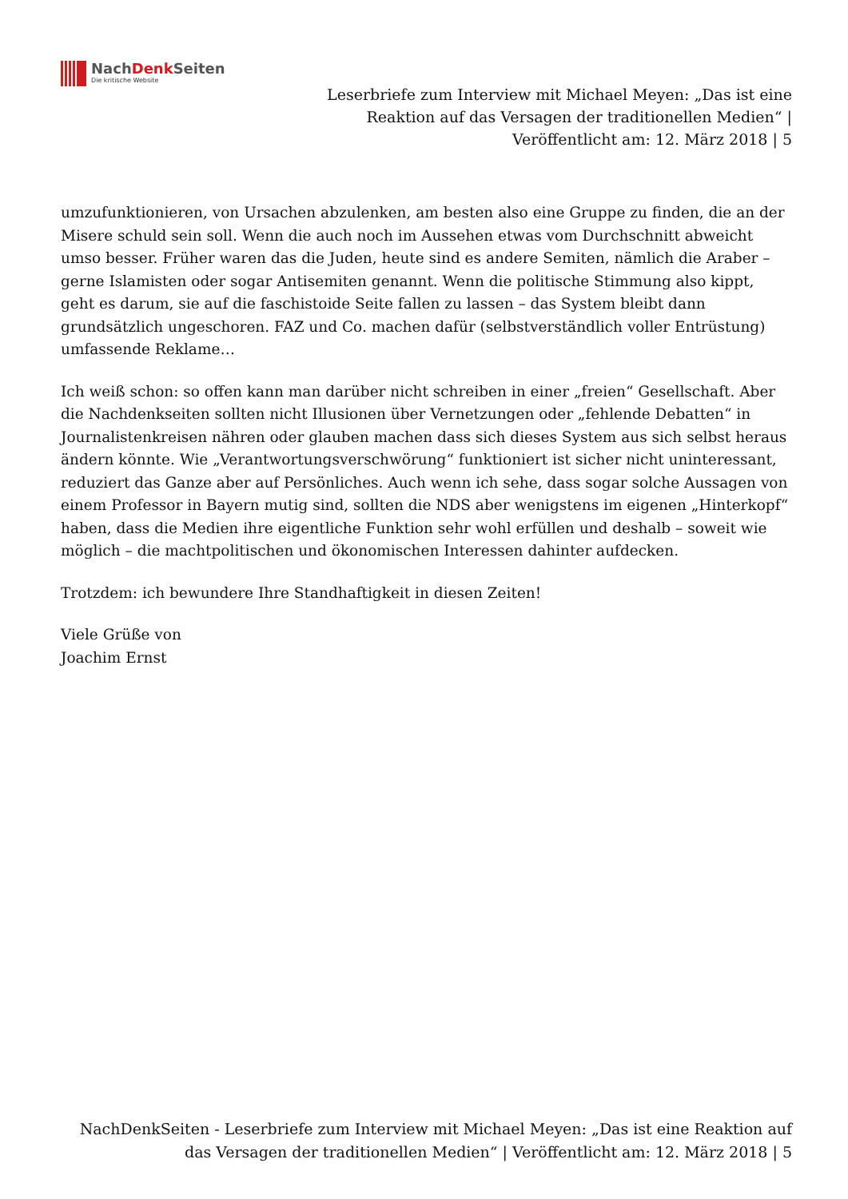NachDenk Seiten
Die kritische Website
Leserbriefe zum Interview mit Michael Meyen: „Das ist eine Reaktion auf das Versagen der traditionellen Medien“ | Veröffentlicht am: 12. März 2018 | 5
umzufunktionieren, von Ursachen abzulenken, am besten also eine Gruppe zu finden, die an der Misere schuld sein soll. Wenn die auch noch im Aussehen etwas vom Durchschnitt abweicht umso besser. Früher waren das die Juden, heute sind es andere Semiten, nämlich die Araber – gerne Islamisten oder sogar Antisemiten genannt. Wenn die politische Stimmung also kippt, geht es darum, sie auf die faschistoide Seite fallen zu lassen – das System bleibt dann grundsätzlich ungeschoren. FAZ und Co. machen dafür (selbstverständlich voller Entrüstung) umfassende Reklame…
Ich weiß schon: so offen kann man darüber nicht schreiben in einer „freien“ Gesellschaft. Aber die Nachdenkseiten sollten nicht Illusionen über Vernetzungen oder „fehlende Debatten“ in Journalistenkreisen nähren oder glauben machen dass sich dieses System aus sich selbst heraus ändern könnte. Wie „Verantwortungsverschwörung“ funktioniert ist sicher nicht uninteressant, reduziert das Ganze aber auf Persönliches. Auch wenn ich sehe, dass sogar solche Aussagen von einem Professor in Bayern mutig sind, sollten die NDS aber wenigstens im eigenen „Hinterkopf“ haben, dass die Medien ihre eigentliche Funktion sehr wohl erfüllen und deshalb – soweit wie möglich – die machtpolitischen und ökonomischen Interessen dahinter aufdecken.
Trotzdem: ich bewundere Ihre Standhaftigkeit in diesen Zeiten!
Viele Grüße von
Joachim Ernst
NachDenkSeiten - Leserbriefe zum Interview mit Michael Meyen: „Das ist eine Reaktion auf das Versagen der traditionellen Medien“ | Veröffentlicht am: 12. März 2018 | 5